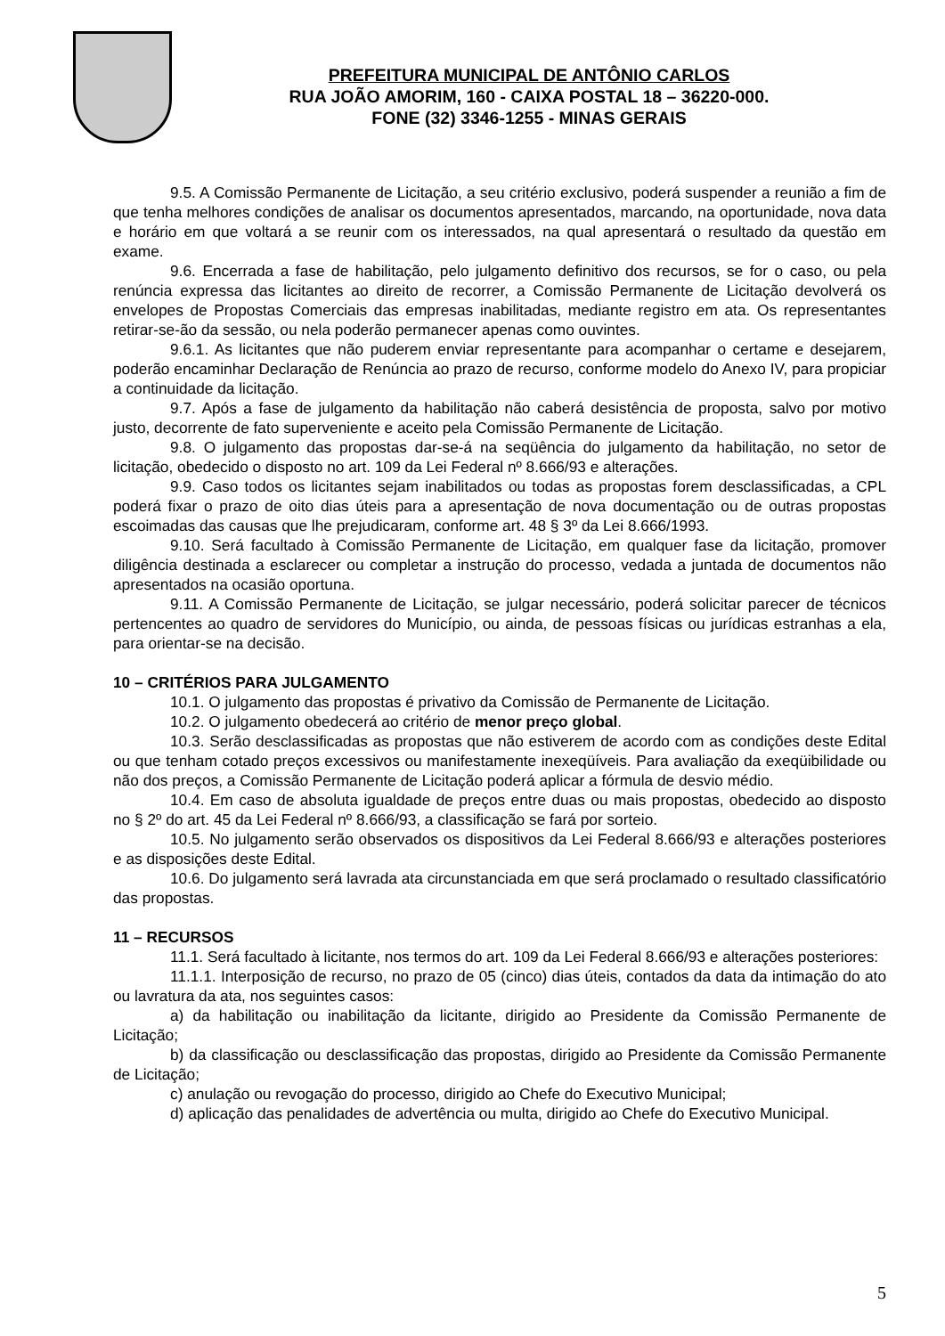PREFEITURA MUNICIPAL DE ANTÔNIO CARLOS
RUA JOÃO AMORIM, 160 - CAIXA POSTAL 18 – 36220-000.
FONE (32) 3346-1255 - MINAS GERAIS
9.5. A Comissão Permanente de Licitação, a seu critério exclusivo, poderá suspender a reunião a fim de que tenha melhores condições de analisar os documentos apresentados, marcando, na oportunidade, nova data e horário em que voltará a se reunir com os interessados, na qual apresentará o resultado da questão em exame.
9.6. Encerrada a fase de habilitação, pelo julgamento definitivo dos recursos, se for o caso, ou pela renúncia expressa das licitantes ao direito de recorrer, a Comissão Permanente de Licitação devolverá os envelopes de Propostas Comerciais das empresas inabilitadas, mediante registro em ata. Os representantes retirar-se-ão da sessão, ou nela poderão permanecer apenas como ouvintes.
9.6.1. As licitantes que não puderem enviar representante para acompanhar o certame e desejarem, poderão encaminhar Declaração de Renúncia ao prazo de recurso, conforme modelo do Anexo IV, para propiciar a continuidade da licitação.
9.7. Após a fase de julgamento da habilitação não caberá desistência de proposta, salvo por motivo justo, decorrente de fato superveniente e aceito pela Comissão Permanente de Licitação.
9.8. O julgamento das propostas dar-se-á na seqüência do julgamento da habilitação, no setor de licitação, obedecido o disposto no art. 109 da Lei Federal nº 8.666/93 e alterações.
9.9. Caso todos os licitantes sejam inabilitados ou todas as propostas forem desclassificadas, a CPL poderá fixar o prazo de oito dias úteis para a apresentação de nova documentação ou de outras propostas escoimadas das causas que lhe prejudicaram, conforme art. 48 § 3º da Lei 8.666/1993.
9.10. Será facultado à Comissão Permanente de Licitação, em qualquer fase da licitação, promover diligência destinada a esclarecer ou completar a instrução do processo, vedada a juntada de documentos não apresentados na ocasião oportuna.
9.11. A Comissão Permanente de Licitação, se julgar necessário, poderá solicitar parecer de técnicos pertencentes ao quadro de servidores do Município, ou ainda, de pessoas físicas ou jurídicas estranhas a ela, para orientar-se na decisão.
10 – CRITÉRIOS PARA JULGAMENTO
10.1. O julgamento das propostas é privativo da Comissão de Permanente de Licitação.
10.2. O julgamento obedecerá ao critério de menor preço global.
10.3. Serão desclassificadas as propostas que não estiverem de acordo com as condições deste Edital ou que tenham cotado preços excessivos ou manifestamente inexeqüíveis. Para avaliação da exeqüibilidade ou não dos preços, a Comissão Permanente de Licitação poderá aplicar a fórmula de desvio médio.
10.4. Em caso de absoluta igualdade de preços entre duas ou mais propostas, obedecido ao disposto no § 2º do art. 45 da Lei Federal nº 8.666/93, a classificação se fará por sorteio.
10.5. No julgamento serão observados os dispositivos da Lei Federal 8.666/93 e alterações posteriores e as disposições deste Edital.
10.6. Do julgamento será lavrada ata circunstanciada em que será proclamado o resultado classificatório das propostas.
11 – RECURSOS
11.1. Será facultado à licitante, nos termos do art. 109 da Lei Federal 8.666/93 e alterações posteriores:
11.1.1. Interposição de recurso, no prazo de 05 (cinco) dias úteis, contados da data da intimação do ato ou lavratura da ata, nos seguintes casos:
a) da habilitação ou inabilitação da licitante, dirigido ao Presidente da Comissão Permanente de Licitação;
b) da classificação ou desclassificação das propostas, dirigido ao Presidente da Comissão Permanente de Licitação;
c) anulação ou revogação do processo, dirigido ao Chefe do Executivo Municipal;
d) aplicação das penalidades de advertência ou multa, dirigido ao Chefe do Executivo Municipal.
5